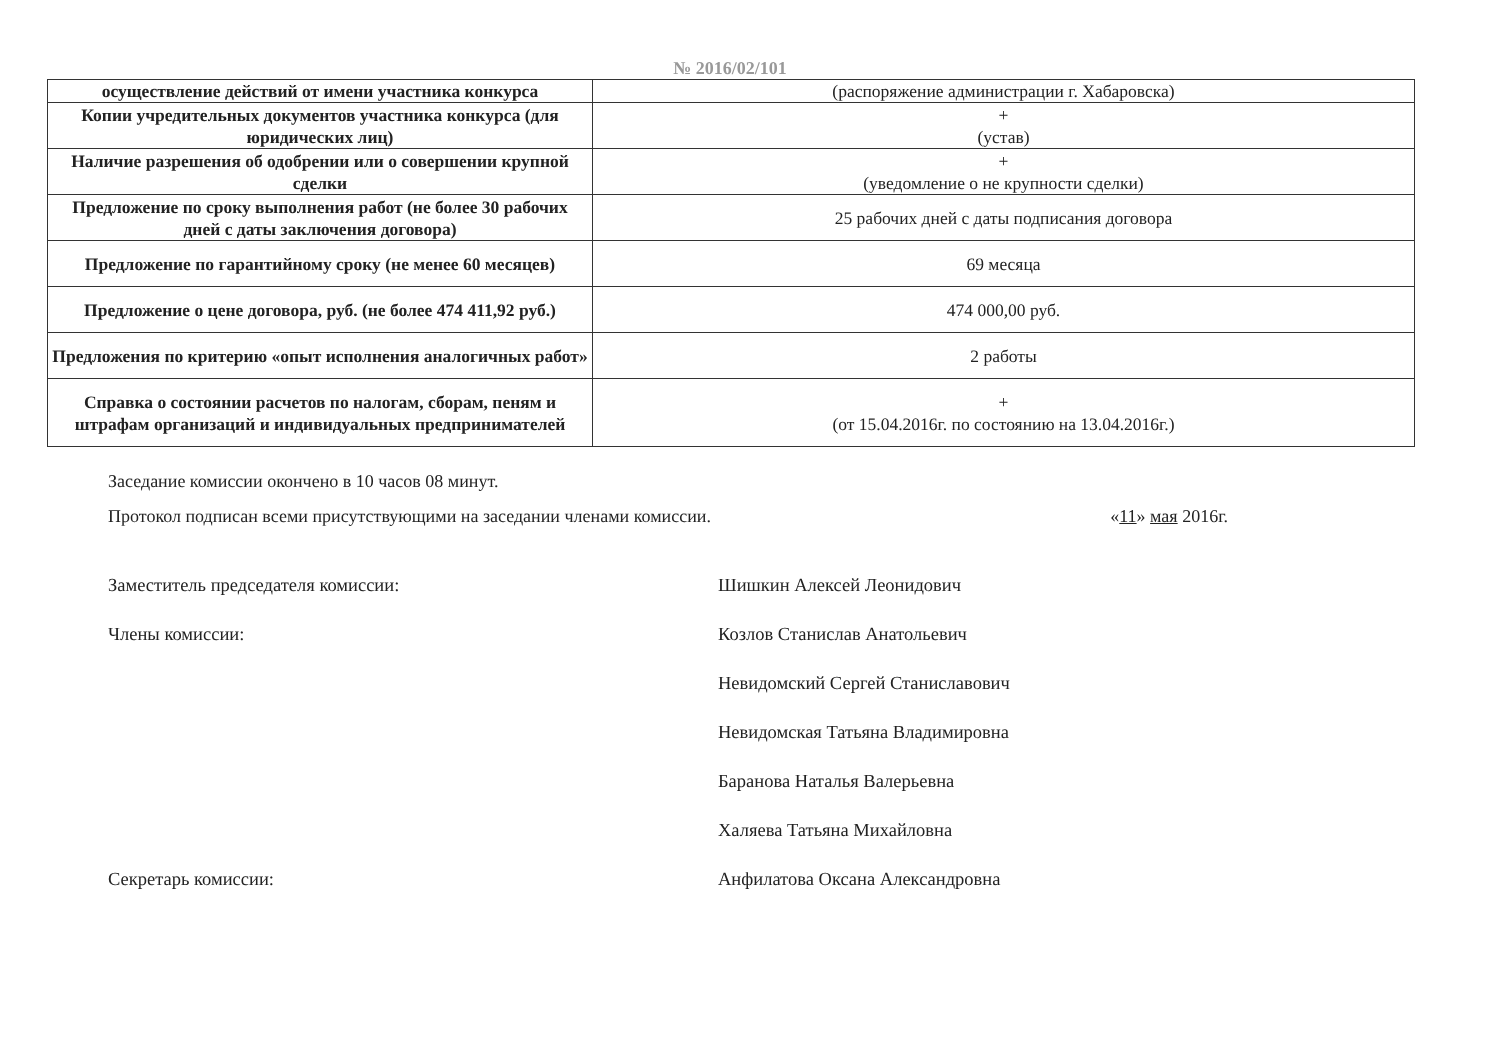№ 2016/02/101
| осуществление действий от имени участника конкурса | (распоряжение администрации г. Хабаровска) |
| Копии учредительных документов участника конкурса (для юридических лиц) | + (устав) |
| Наличие разрешения об одобрении или о совершении крупной сделки | + (уведомление о не крупности сделки) |
| Предложение по сроку выполнения работ (не более 30 рабочих дней с даты заключения договора) | 25 рабочих дней с даты подписания договора |
| Предложение по гарантийному сроку (не менее 60 месяцев) | 69 месяца |
| Предложение о цене договора, руб. (не более 474 411,92 руб.) | 474 000,00 руб. |
| Предложения по критерию «опыт исполнения аналогичных работ» | 2 работы |
| Справка о состоянии расчетов по налогам, сборам, пеням и штрафам организаций и индивидуальных предпринимателей | + (от 15.04.2016г. по состоянию на 13.04.2016г.) |
Заседание комиссии окончено в 10 часов 08 минут.
Протокол подписан всеми присутствующими на заседании членами комиссии. «11» мая 2016г.
Заместитель председателя комиссии: Шишкин Алексей Леонидович
Члены комиссии: Козлов Станислав Анатольевич
Невидомский Сергей Станиславович
Невидомская Татьяна Владимировна
Баранова Наталья Валерьевна
Халяева Татьяна Михайловна
Секретарь комиссии: Анфилатова Оксана Александровна